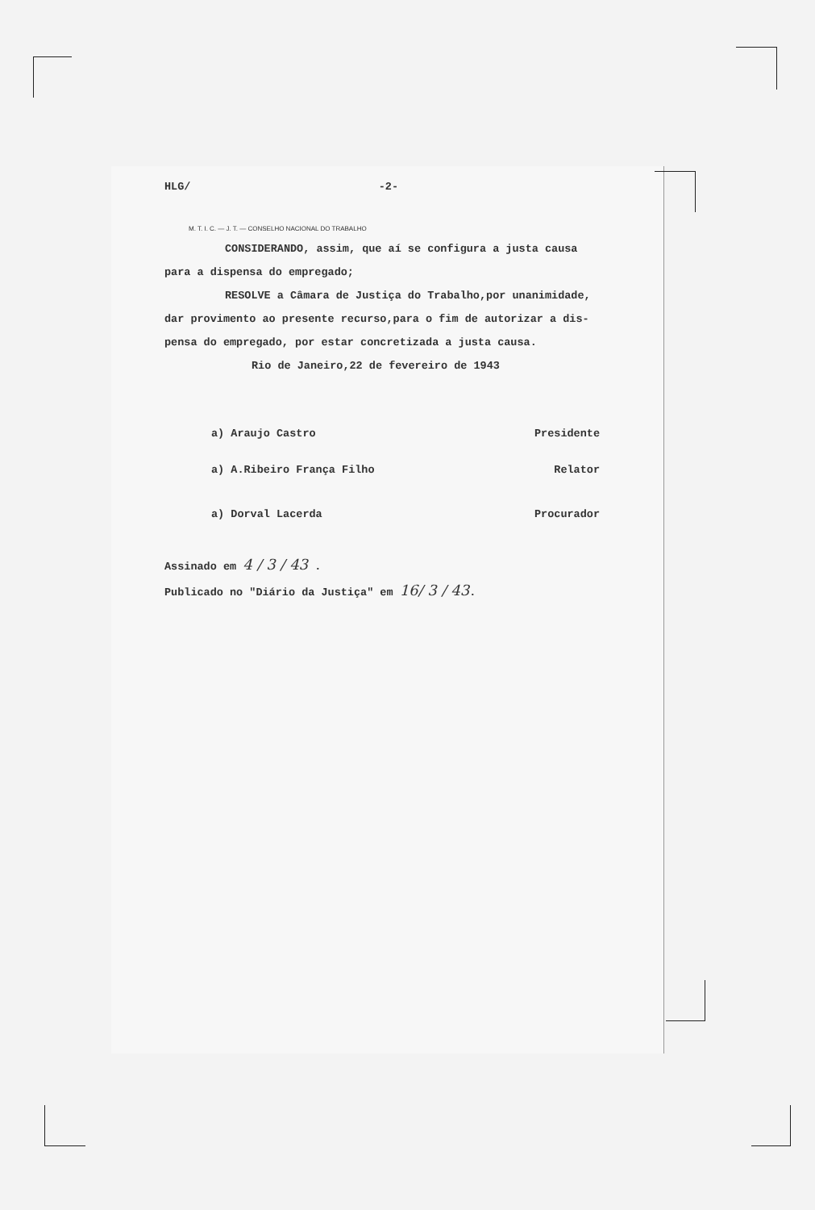HLG/ -2-
M. T. I. C. — J. T. — CONSELHO NACIONAL DO TRABALHO
CONSIDERANDO, assim, que aí se configura a justa causa
para a dispensa do empregado;
RESOLVE a Câmara de Justiça do Trabalho,por unanimidade,
dar provimento ao presente recurso,para o fim de autorizar a dis-
pensa do empregado, por estar concretizada a justa causa.
Rio de Janeiro,22 de fevereiro de 1943
a) Araujo Castro Presidente
a) A.Ribeiro França Filho Relator
a) Dorval Lacerda Procurador
Assinado em 4 / 3 / 43 .
Publicado no "Diário da Justiça" em 16/ 3 / 43.